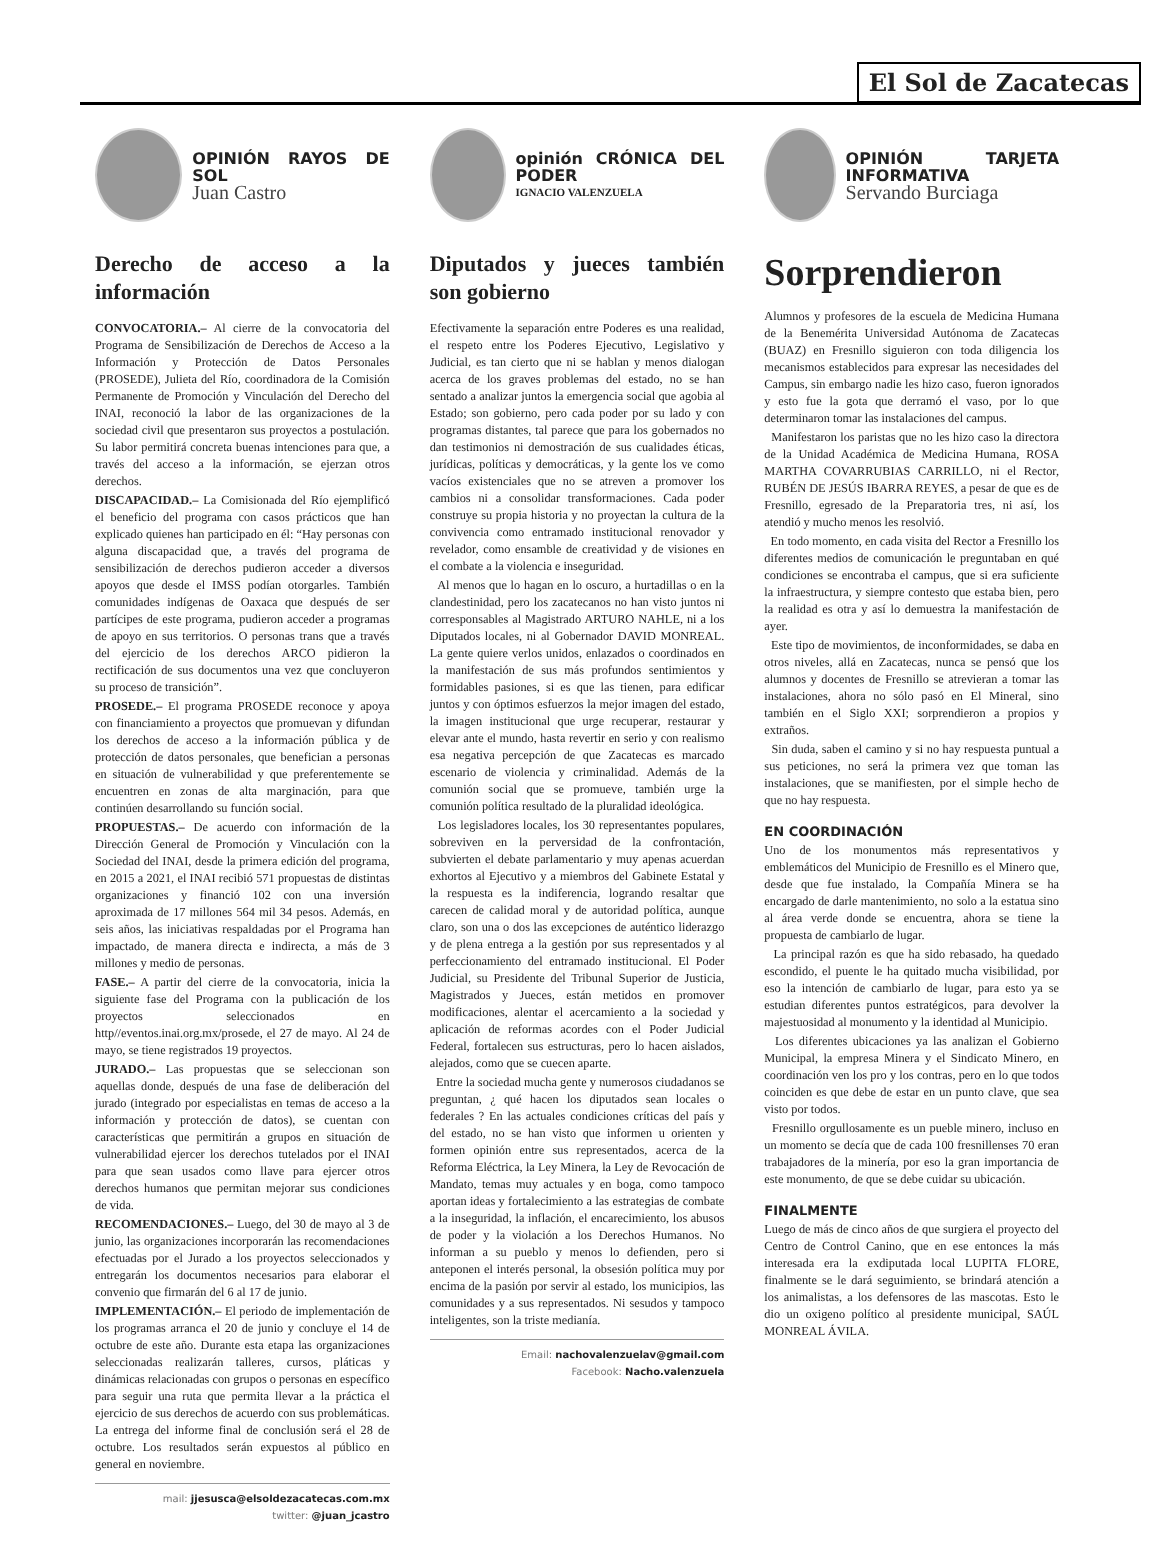El Sol de Zacatecas
OPINIÓN RAYOS DE SOL
Juan Castro
Derecho de acceso a la información
CONVOCATORIA.– Al cierre de la convocatoria del Programa de Sensibilización de Derechos de Acceso a la Información y Protección de Datos Personales (PROSEDE), Julieta del Río, coordinadora de la Comisión Permanente de Promoción y Vinculación del Derecho del INAI, reconoció la labor de las organizaciones de la sociedad civil que presentaron sus proyectos a postulación. Su labor permitirá concreta buenas intenciones para que, a través del acceso a la información, se ejerzan otros derechos.
DISCAPACIDAD.– La Comisionada del Río ejemplificó el beneficio del programa con casos prácticos que han explicado quienes han participado en él: “Hay personas con alguna discapacidad que, a través del programa de sensibilización de derechos pudieron acceder a diversos apoyos que desde el IMSS podían otorgarles. También comunidades indígenas de Oaxaca que después de ser partícipes de este programa, pudieron acceder a programas de apoyo en sus territorios. O personas trans que a través del ejercicio de los derechos ARCO pidieron la rectificación de sus documentos una vez que concluyeron su proceso de transición”.
PROSEDE.– El programa PROSEDE reconoce y apoya con financiamiento a proyectos que promuevan y difundan los derechos de acceso a la información pública y de protección de datos personales, que benefician a personas en situación de vulnerabilidad y que preferentemente se encuentren en zonas de alta marginación, para que continúen desarrollando su función social.
PROPUESTAS.– De acuerdo con información de la Dirección General de Promoción y Vinculación con la Sociedad del INAI, desde la primera edición del programa, en 2015 a 2021, el INAI recibió 571 propuestas de distintas organizaciones y financió 102 con una inversión aproximada de 17 millones 564 mil 34 pesos. Además, en seis años, las iniciativas respaldadas por el Programa han impactado, de manera directa e indirecta, a más de 3 millones y medio de personas.
FASE.– A partir del cierre de la convocatoria, inicia la siguiente fase del Programa con la publicación de los proyectos seleccionados en http//eventos.inai.org.mx/prosede, el 27 de mayo. Al 24 de mayo, se tiene registrados 19 proyectos.
JURADO.– Las propuestas que se seleccionan son aquellas donde, después de una fase de deliberación del jurado (integrado por especialistas en temas de acceso a la información y protección de datos), se cuentan con características que permitirán a grupos en situación de vulnerabilidad ejercer los derechos tutelados por el INAI para que sean usados como llave para ejercer otros derechos humanos que permitan mejorar sus condiciones de vida.
RECOMENDACIONES.– Luego, del 30 de mayo al 3 de junio, las organizaciones incorporarán las recomendaciones efectuadas por el Jurado a los proyectos seleccionados y entregarán los documentos necesarios para elaborar el convenio que firmarán del 6 al 17 de junio.
IMPLEMENTACIÓN.– El periodo de implementación de los programas arranca el 20 de junio y concluye el 14 de octubre de este año. Durante esta etapa las organizaciones seleccionadas realizarán talleres, cursos, pláticas y dinámicas relacionadas con grupos o personas en específico para seguir una ruta que permita llevar a la práctica el ejercicio de sus derechos de acuerdo con sus problemáticas. La entrega del informe final de conclusión será el 28 de octubre. Los resultados serán expuestos al público en general en noviembre.
mail: jjesusca@elsoldezacatecas.com.mx
twitter: @juan_jcastro
opinión CRÓNICA DEL PODER
IGNACIO VALENZUELA
Diputados y jueces también son gobierno
Efectivamente la separación entre Poderes es una realidad, el respeto entre los Poderes Ejecutivo, Legislativo y Judicial, es tan cierto que ni se hablan y menos dialogan acerca de los graves problemas del estado, no se han sentado a analizar juntos la emergencia social que agobia al Estado; son gobierno, pero cada poder por su lado y con programas distantes, tal parece que para los gobernados no dan testimonios ni demostración de sus cualidades éticas, jurídicas, políticas y democráticas, y la gente los ve como vacíos existenciales que no se atreven a promover los cambios ni a consolidar transformaciones. Cada poder construye su propia historia y no proyectan la cultura de la convivencia como entramado institucional renovador y revelador, como ensamble de creatividad y de visiones en el combate a la violencia e inseguridad.
Al menos que lo hagan en lo oscuro, a hurtadillas o en la clandestinidad, pero los zacatecanos no han visto juntos ni corresponsables al Magistrado ARTURO NAHLE, ni a los Diputados locales, ni al Gobernador DAVID MONREAL. La gente quiere verlos unidos, enlazados o coordinados en la manifestación de sus más profundos sentimientos y formidables pasiones, si es que las tienen, para edificar juntos y con óptimos esfuerzos la mejor imagen del estado, la imagen institucional que urge recuperar, restaurar y elevar ante el mundo, hasta revertir en serio y con realismo esa negativa percepción de que Zacatecas es marcado escenario de violencia y criminalidad. Además de la comunión social que se promueve, también urge la comunión política resultado de la pluralidad ideológica.
Los legisladores locales, los 30 representantes populares, sobreviven en la perversidad de la confrontación, subvierten el debate parlamentario y muy apenas acuerdan exhortos al Ejecutivo y a miembros del Gabinete Estatal y la respuesta es la indiferencia, logrando resaltar que carecen de calidad moral y de autoridad política, aunque claro, son una o dos las excepciones de auténtico liderazgo y de plena entrega a la gestión por sus representados y al perfeccionamiento del entramado institucional. El Poder Judicial, su Presidente del Tribunal Superior de Justicia, Magistrados y Jueces, están metidos en promover modificaciones, alentar el acercamiento a la sociedad y aplicación de reformas acordes con el Poder Judicial Federal, fortalecen sus estructuras, pero lo hacen aislados, alejados, como que se cuecen aparte.
Entre la sociedad mucha gente y numerosos ciudadanos se preguntan, ¿ qué hacen los diputados sean locales o federales ? En las actuales condiciones críticas del país y del estado, no se han visto que informen u orienten y formen opinión entre sus representados, acerca de la Reforma Eléctrica, la Ley Minera, la Ley de Revocación de Mandato, temas muy actuales y en boga, como tampoco aportan ideas y fortalecimiento a las estrategias de combate a la inseguridad, la inflación, el encarecimiento, los abusos de poder y la violación a los Derechos Humanos. No informan a su pueblo y menos lo defienden, pero si anteponen el interés personal, la obsesión política muy por encima de la pasión por servir al estado, los municipios, las comunidades y a sus representados. Ni sesudos y tampoco inteligentes, son la triste medianía.
Email: nachovalenzuelav@gmail.com
Facebook: Nacho.valenzuela
OPINIÓN TARJETA INFORMATIVA
Servando Burciaga
Sorprendieron
Alumnos y profesores de la escuela de Medicina Humana de la Benemérita Universidad Autónoma de Zacatecas (BUAZ) en Fresnillo siguieron con toda diligencia los mecanismos establecidos para expresar las necesidades del Campus, sin embargo nadie les hizo caso, fueron ignorados y esto fue la gota que derramó el vaso, por lo que determinaron tomar las instalaciones del campus.
Manifestaron los paristas que no les hizo caso la directora de la Unidad Académica de Medicina Humana, ROSA MARTHA COVARRUBIAS CARRILLO, ni el Rector, RUBÉN DE JESÚS IBARRA REYES, a pesar de que es de Fresnillo, egresado de la Preparatoria tres, ni así, los atendió y mucho menos les resolvió.
En todo momento, en cada visita del Rector a Fresnillo los diferentes medios de comunicación le preguntaban en qué condiciones se encontraba el campus, que si era suficiente la infraestructura, y siempre contesto que estaba bien, pero la realidad es otra y así lo demuestra la manifestación de ayer.
Este tipo de movimientos, de inconformidades, se daba en otros niveles, allá en Zacatecas, nunca se pensó que los alumnos y docentes de Fresnillo se atrevieran a tomar las instalaciones, ahora no sólo pasó en El Mineral, sino también en el Siglo XXI; sorprendieron a propios y extraños.
Sin duda, saben el camino y si no hay respuesta puntual a sus peticiones, no será la primera vez que toman las instalaciones, que se manifiesten, por el simple hecho de que no hay respuesta.
EN COORDINACIÓN
Uno de los monumentos más representativos y emblemáticos del Municipio de Fresnillo es el Minero que, desde que fue instalado, la Compañía Minera se ha encargado de darle mantenimiento, no solo a la estatua sino al área verde donde se encuentra, ahora se tiene la propuesta de cambiarlo de lugar.
La principal razón es que ha sido rebasado, ha quedado escondido, el puente le ha quitado mucha visibilidad, por eso la intención de cambiarlo de lugar, para esto ya se estudian diferentes puntos estratégicos, para devolver la majestuosidad al monumento y la identidad al Municipio.
Los diferentes ubicaciones ya las analizan el Gobierno Municipal, la empresa Minera y el Sindicato Minero, en coordinación ven los pro y los contras, pero en lo que todos coinciden es que debe de estar en un punto clave, que sea visto por todos.
Fresnillo orgullosamente es un pueble minero, incluso en un momento se decía que de cada 100 fresnillenses 70 eran trabajadores de la minería, por eso la gran importancia de este monumento, de que se debe cuidar su ubicación.
FINALMENTE
Luego de más de cinco años de que surgiera el proyecto del Centro de Control Canino, que en ese entonces la más interesada era la exdiputada local LUPITA FLORE, finalmente se le dará seguimiento, se brindará atención a los animalistas, a los defensores de las mascotas. Esto le dio un oxigeno político al presidente municipal, SAÚL MONREAL ÁVILA.